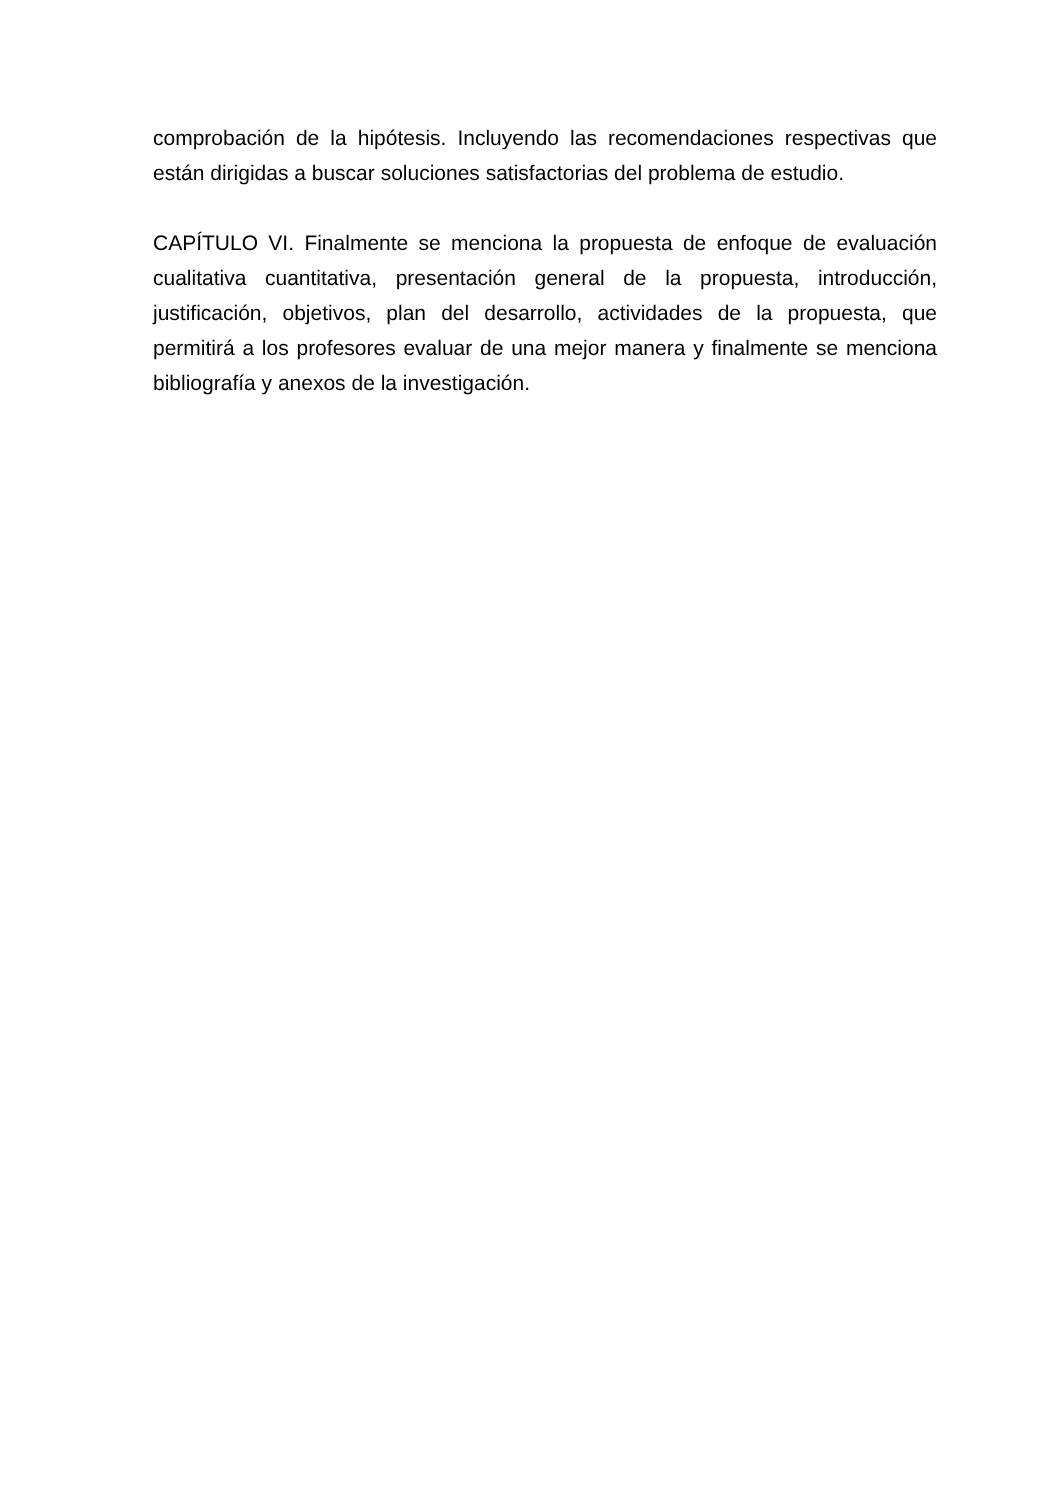comprobación de la hipótesis. Incluyendo las recomendaciones respectivas que están dirigidas a buscar soluciones satisfactorias del problema de estudio.
CAPÍTULO VI. Finalmente se menciona la propuesta de enfoque de evaluación cualitativa cuantitativa, presentación general de la propuesta, introducción, justificación, objetivos, plan del desarrollo, actividades de la propuesta, que permitirá a los profesores evaluar de una mejor manera y finalmente se menciona bibliografía y anexos de la investigación.